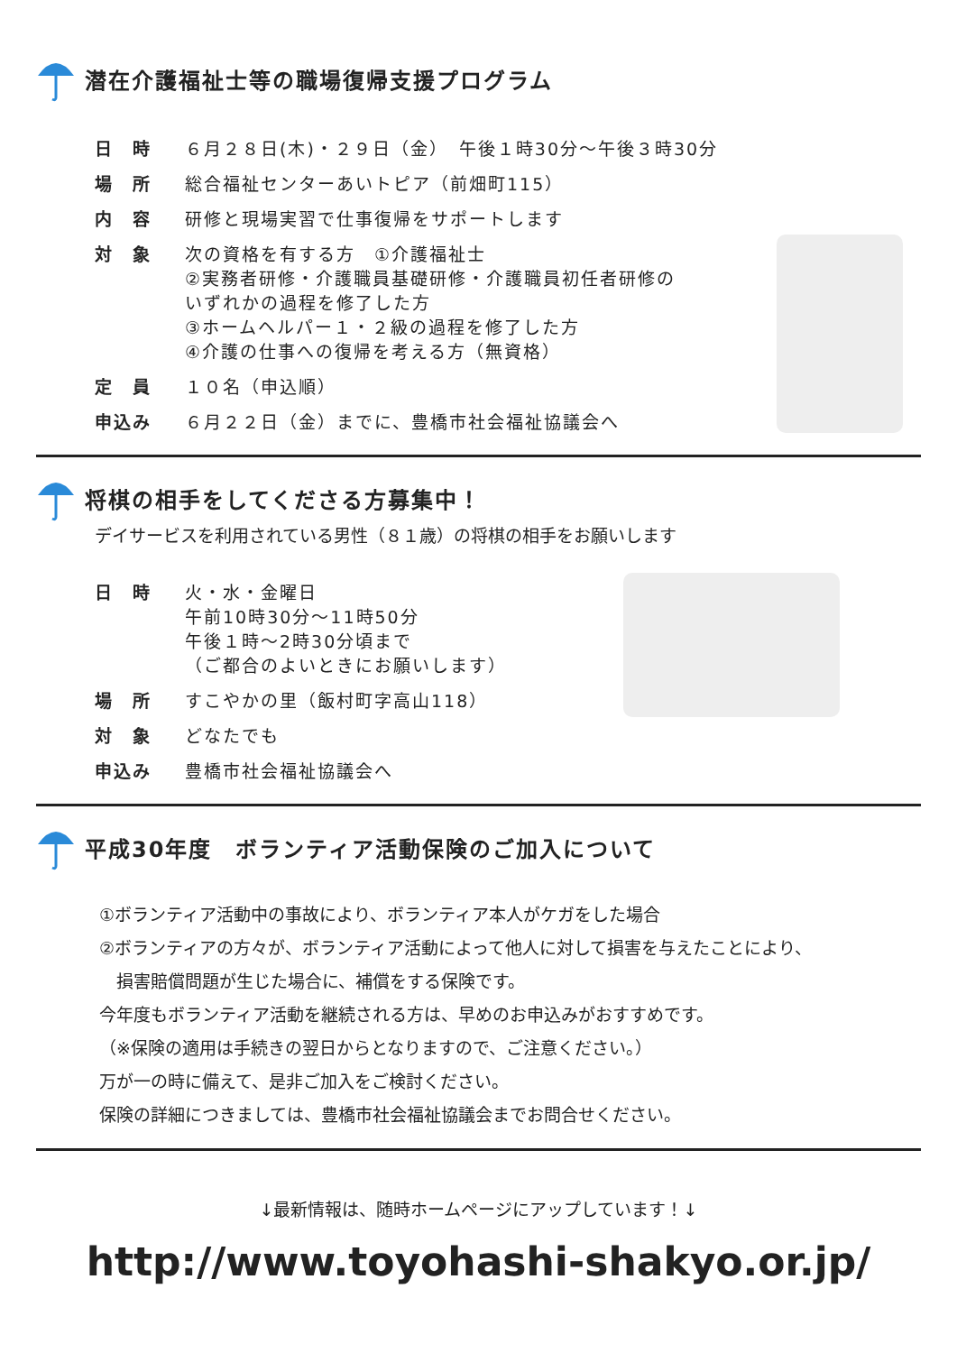潜在介護福祉士等の職場復帰支援プログラム
| 日 時 | ６月２８日(木)・２９日（金） 午後１時30分～午後３時30分 |
| 場 所 | 総合福祉センターあいトピア（前畑町115） |
| 内 容 | 研修と現場実習で仕事復帰をサポートします |
| 対 象 | 次の資格を有する方 ①介護福祉士 ②実務者研修・介護職員基礎研修・介護職員初任者研修の いずれかの過程を修了した方 ③ホームヘルパー１・２級の過程を修了した方 ④介護の仕事への復帰を考える方（無資格） |
| 定 員 | １０名（申込順） |
| 申込み | ６月２２日（金）までに、豊橋市社会福祉協議会へ |
将棋の相手をしてくださる方募集中！
デイサービスを利用されている男性（８１歳）の将棋の相手をお願いします
| 日 時 | 火・水・金曜日 午前10時30分～11時50分 午後１時～2時30分頃まで （ご都合のよいときにお願いします） |
| 場 所 | すこやかの里（飯村町字高山118） |
| 対 象 | どなたでも |
| 申込み | 豊橋市社会福祉協議会へ |
平成30年度　ボランティア活動保険のご加入について
①ボランティア活動中の事故により、ボランティア本人がケガをした場合
②ボランティアの方々が、ボランティア活動によって他人に対して損害を与えたことにより、
　損害賠償問題が生じた場合に、補償をする保険です。
今年度もボランティア活動を継続される方は、早めのお申込みがおすすめです。
（※保険の適用は手続きの翌日からとなりますので、ご注意ください。）
万が一の時に備えて、是非ご加入をご検討ください。
保険の詳細につきましては、豊橋市社会福祉協議会までお問合せください。
↓最新情報は、随時ホームページにアップしています！↓
http://www.toyohashi-shakyo.or.jp/